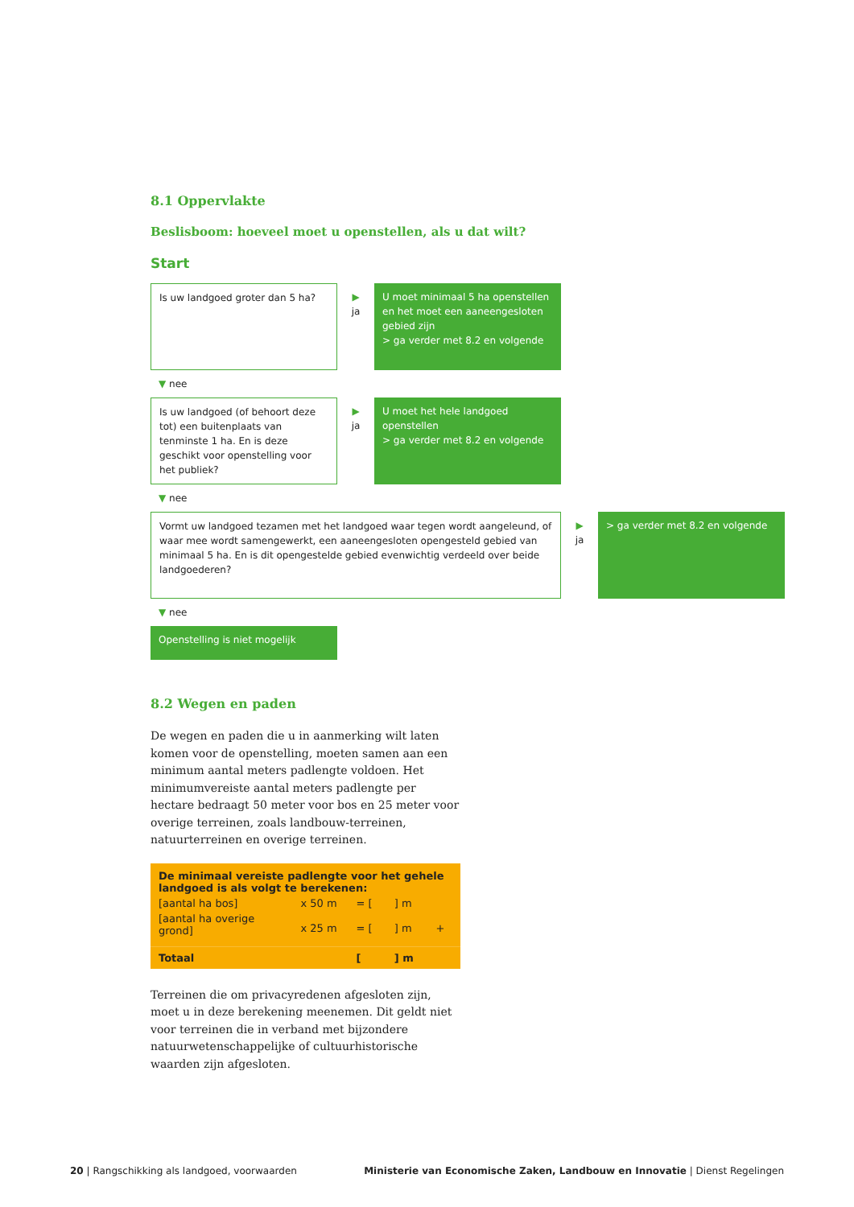8.1 Oppervlakte
Beslisboom: hoeveel moet u openstellen, als u dat wilt?
Start
Is uw landgoed groter dan 5 ha?
▶
ja
U moet minimaal 5 ha openstellen en het moet een aaneengesloten gebied zijn
> ga verder met 8.2 en volgende
▼ nee
Is uw landgoed (of behoort deze tot) een buitenplaats van tenminste 1 ha. En is deze geschikt voor openstelling voor het publiek?
▶
ja
U moet het hele landgoed openstellen
> ga verder met 8.2 en volgende
▼ nee
Vormt uw landgoed tezamen met het landgoed waar tegen wordt aangeleund, of waar mee wordt samengewerkt, een aaneengesloten opengesteld gebied van minimaal 5 ha. En is dit opengestelde gebied evenwichtig verdeeld over beide landgoederen?
▶
ja
> ga verder met 8.2 en volgende
▼ nee
Openstelling is niet mogelijk
8.2 Wegen en paden
De wegen en paden die u in aanmerking wilt laten komen voor de openstelling, moeten samen aan een minimum aantal meters padlengte voldoen. Het minimumvereiste aantal meters padlengte per hectare bedraagt 50 meter voor bos en 25 meter voor overige terreinen, zoals landbouw-terreinen, natuurterreinen en overige terreinen.
| De minimaal vereiste padlengte voor het gehele landgoed is als volgt te berekenen: | | | | |
| [aantal ha bos] | x 50 m | = [ | ] m | |
| [aantal ha overige grond] | x 25 m | = [ | ] m | + |
| Totaal | | [ | ] m | |
Terreinen die om privacyredenen afgesloten zijn, moet u in deze berekening meenemen. Dit geldt niet voor terreinen die in verband met bijzondere natuurwetenschappelijke of cultuurhistorische waarden zijn afgesloten.
20 | Rangschikking als landgoed, voorwaarden
Ministerie van Economische Zaken, Landbouw en Innovatie | Dienst Regelingen